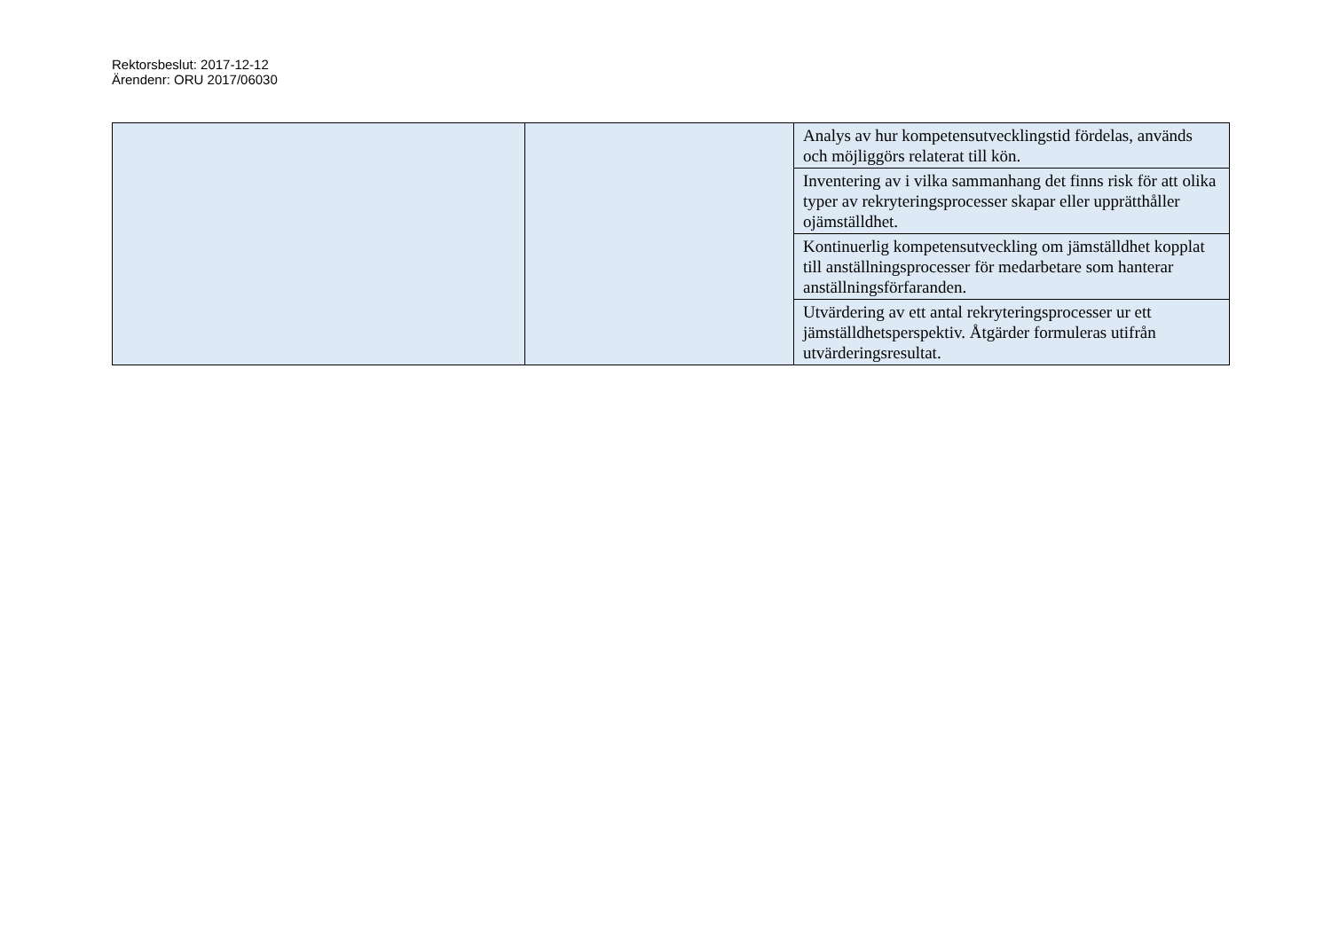Rektorsbeslut: 2017-12-12
Ärendenr: ORU 2017/06030
| | | Analys av hur kompetensutvecklingstid fördelas, används och möjliggörs relaterat till kön. |
| | | Inventering av i vilka sammanhang det finns risk för att olika typer av rekryteringsprocesser skapar eller upprätthåller ojämställdhet. |
| | | Kontinuerlig kompetensutveckling om jämställdhet kopplat till anställningsprocesser för medarbetare som hanterar anställningsförfaranden. |
| | | Utvärdering av ett antal rekryteringsprocesser ur ett jämställdhetsperspektiv. Åtgärder formuleras utifrån utvärderingsresultat. |